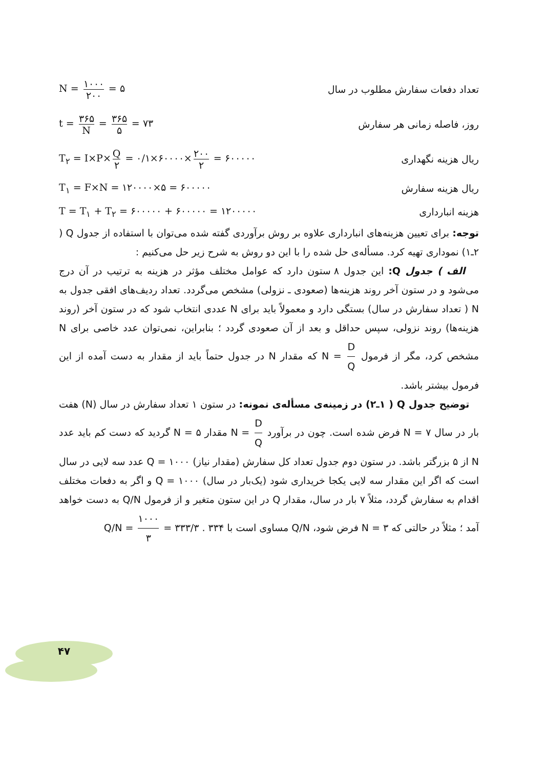تعداد دفعات سفارش مطلوب در سال N = ۱۰۰۰ ۲۰۰ = ۵
روز، فاصله زمانی هر سفارش t = ۳۶۵ N = ۳۶۵ ۵ = ۷۳
ریال هزینه نگهداری T<sub>۲</sub> = I×P× Q ۲ = ۰/۱×۶۰۰۰۰× ۲۰۰ ۲ = ۶۰۰۰۰۰
ریال هزینه سفارش T<sub>۱</sub> = F×N = ۱۲۰۰۰۰×۵ = ۶۰۰۰۰۰
هزینه انبارداری T = T<sub>۱</sub> + T<sub>۲</sub> = ۶۰۰۰۰۰ + ۶۰۰۰۰۰ = ۱۲۰۰۰۰۰
توجه: برای تعیین هزینه‌های انبارداری علاوه بر روش برآوردی گفته شده می‌توان با استفاده از جدول Q ( ۲ـ۱) نموداری تهیه کرد. مسأله‌ی حل شده را با این دو روش به شرح زیر حل می‌کنیم :
الف ) جدول Q: این جدول ۸ ستون دارد که عوامل مختلف مؤثر در هزینه به ترتیب در آن درج می‌شود و در ستون آخر روند هزینه‌ها (صعودی ـ نزولی) مشخص می‌گردد. تعداد ردیف‌های افقی جدول به N ( تعداد سفارش در سال) بستگی دارد و معمولاً باید برای N عددی انتخاب شود که در ستون آخر (روند هزینه‌ها) روند نزولی، سپس حداقل و بعد از آن صعودی گردد ؛ بنابراین، نمی‌توان عدد خاصی برای N مشخص کرد، مگر از فرمول N = D Q که مقدار N در جدول حتماً باید از مقدار به دست آمده از این فرمول بیشتر باشد.
توضیح جدول Q ( ۱ـ۲) در زمینه‌ی مسأله‌ی نمونه: در ستون ۱ تعداد سفارش در سال (N) هفت بار در سال N = ۷ فرض شده است. چون در برآورد N = D Q مقدار N = ۵ گردید که دست کم باید عدد N از ۵ بزرگتر باشد. در ستون دوم جدول تعداد کل سفارش (مقدار نیاز) Q = ۱۰۰۰ عدد سه لایی در سال است که اگر این مقدار سه لایی یکجا خریداری شود (یک‌بار در سال) Q = ۱۰۰۰ و اگر به دفعات مختلف اقدام به سفارش گردد، مثلاً ۷ بار در سال، مقدار Q در این ستون متغیر و از فرمول Q/N به دست خواهد آمد ؛ مثلاً در حالتی که N = ۳ فرض شود، Q/N مساوی است با ۳۳۴ . Q/N = ۱۰۰۰ ۳ = ۳۳۳/۳
۴۷